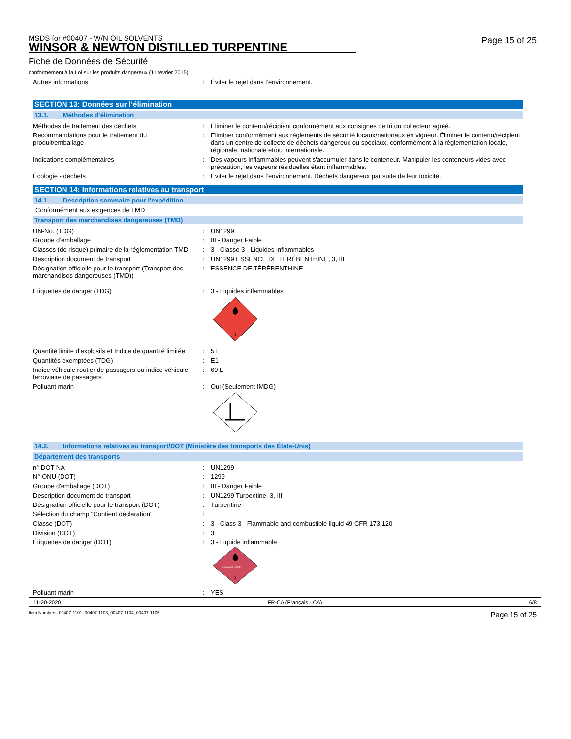Page 15 of 25
MSDS for #00407 - W/N OIL SOLVENTS
WINSOR & NEWTON DISTILLED TURPENTINE
Fiche de Données de Sécurité
conformément à la Loi sur les produits dangereux (11 février 2015)
| Autres informations | : | Éviter le rejet dans l’environnement. |
SECTION 13: Données sur l’élimination
13.1. Méthodes d’élimination
| Méthodes de traitement des déchets | : | Éliminer le contenu/récipient conformément aux consignes de tri du collecteur agréé. |
| Recommandations pour le traitement du produit/emballage | : | Eliminer conformément aux règlements de sécurité locaux/nationaux en vigueur. Éliminer le contenu/récipient dans un centre de collecte de déchets dangereux ou spéciaux, conformément à la réglementation locale, régionale, nationale et/ou internationale. |
| Indications complémentaires | : | Des vapeurs inflammables peuvent s'accumuler dans le conteneur. Manipuler les conteneurs vides avec précaution, les vapeurs résiduelles étant inflammables. |
| Écologie - déchets | : | Éviter le rejet dans l’environnement. Déchets dangereux par suite de leur toxicité. |
SECTION 14: Informations relatives au transport
14.1. Description sommaire pour l'expédition
Conformément aux exigences de TMD
Transport des marchandises dangereuses (TMD)
| UN-No. (TDG) | : | UN1299 |
| Groupe d’emballage | : | III - Danger Faible |
| Classes (de risque) primaire de la réglementation TMD | : | 3 - Classe 3 - Liquides inflammables |
| Description document de transport | : | UN1299 ESSENCE DE TÉRÉBENTHINE, 3, III |
| Désignation officielle pour le transport (Transport des marchandises dangereuses (TMD)) | : | ESSENCE DE TÉRÉBENTHINE |
| Etiquettes de danger (TDG) | : | 3 - Liquides inflammables 3 |
| Quantité limite d'explosifs et Indice de quantité limitée | : | 5 L |
| Quantités exemptées (TDG) | : | E1 |
| Indice véhicule routier de passagers ou indice véhicule ferroviaire de passagers | : | 60 L |
| Polluant marin | : | Oui (Seulement IMDG) |
14.2. Informations relatives au transport/DOT (Ministère des transports des États-Unis)
Département des transports
| n° DOT NA | : | UN1299 |
| N° ONU (DOT) | : | 1299 |
| Groupe d'emballage (DOT) | : | III - Danger Faible |
| Description document de transport | : | UN1299 Turpentine, 3, III |
| Désignation officielle pour le transport (DOT) | : | Turpentine |
| Sélection du champ "Contient déclaration" | : | |
| Classe (DOT) | : | 3 - Class 3 - Flammable and combustible liquid 49 CFR 173.120 |
| Division (DOT) | : | 3 |
| Étiquettes de danger (DOT) | : | 3 - Liquide inflammable FLAMMABLE LIQUID 3 |
| Polluant marin | : | YES |
11-20-2020 FR-CA (Français - CA) 6/8
Item Numbers: 00407-1101, 00407-1103, 00407-1104, 00407-1105 Page 15 of 25